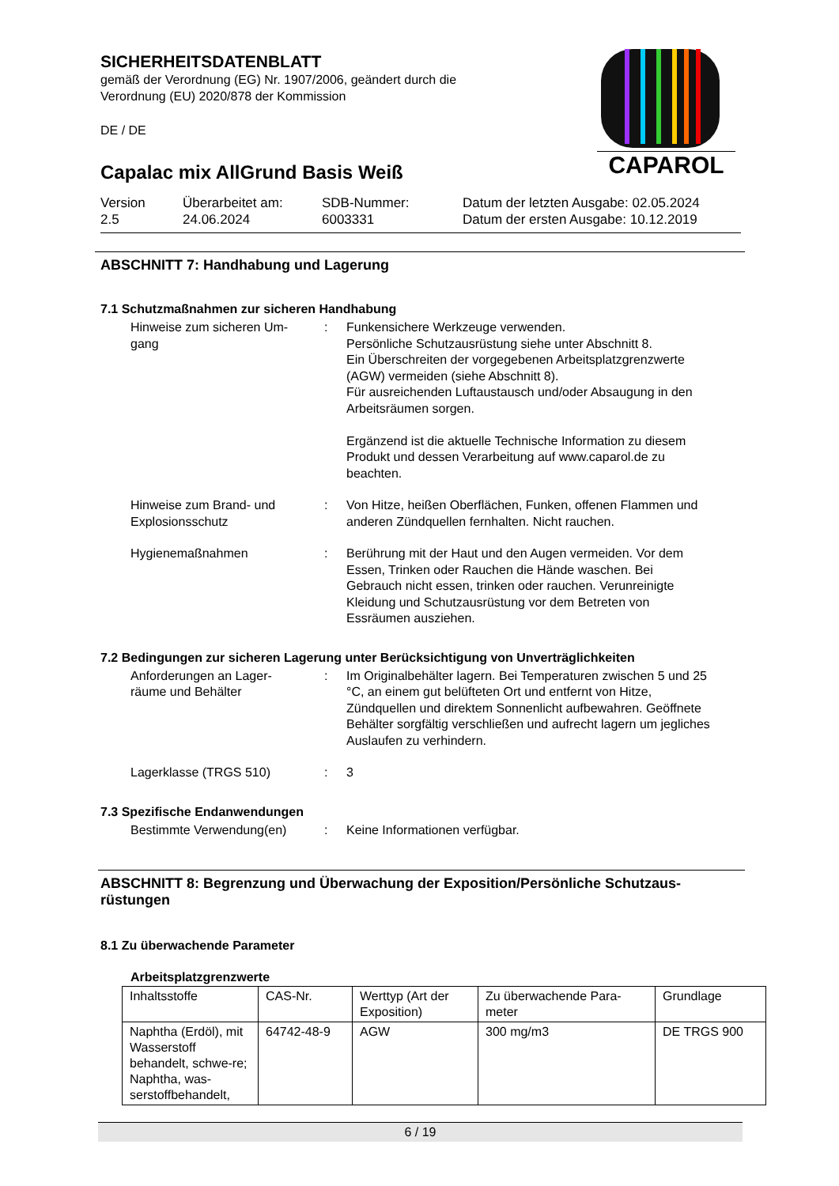SICHERHEITSDATENBLATT
gemäß der Verordnung (EG) Nr. 1907/2006, geändert durch die
Verordnung (EU) 2020/878 der Kommission
DE / DE
Capalac mix AllGrund Basis Weiß
Version
2.5
Überarbeitet am:
24.06.2024
SDB-Nummer:
6003331
Datum der letzten Ausgabe: 02.05.2024
Datum der ersten Ausgabe: 10.12.2019
CAPAROL
ABSCHNITT 7: Handhabung und Lagerung
7.1 Schutzmaßnahmen zur sicheren Handhabung
Hinweise zum sicheren Um-
gang
: Funkensichere Werkzeuge verwenden.
Persönliche Schutzausrüstung siehe unter Abschnitt 8.
Ein Überschreiten der vorgegebenen Arbeitsplatzgrenzwerte (AGW) vermeiden (siehe Abschnitt 8).
Für ausreichenden Luftaustausch und/oder Absaugung in den Arbeitsräumen sorgen.
Ergänzend ist die aktuelle Technische Information zu diesem Produkt und dessen Verarbeitung auf www.caparol.de zu beachten.
Hinweise zum Brand- und Explosionsschutz
: Von Hitze, heißen Oberflächen, Funken, offenen Flammen und anderen Zündquellen fernhalten. Nicht rauchen.
Hygienemaßnahmen : Berührung mit der Haut und den Augen vermeiden. Vor dem Essen, Trinken oder Rauchen die Hände waschen. Bei Gebrauch nicht essen, trinken oder rauchen. Verunreinigte Kleidung und Schutzausrüstung vor dem Betreten von Essräumen ausziehen.
7.2 Bedingungen zur sicheren Lagerung unter Berücksichtigung von Unverträglichkeiten
Anforderungen an Lager-
räume und Behälter
: Im Originalbehälter lagern. Bei Temperaturen zwischen 5 und 25 °C, an einem gut belüfteten Ort und entfernt von Hitze, Zündquellen und direktem Sonnenlicht aufbewahren. Geöffnete Behälter sorgfältig verschließen und aufrecht lagern um jegliches Auslaufen zu verhindern.
Lagerklasse (TRGS 510) : 3
7.3 Spezifische Endanwendungen
Bestimmte Verwendung(en) : Keine Informationen verfügbar.
ABSCHNITT 8: Begrenzung und Überwachung der Exposition/Persönliche Schutzaus-
rüstungen
8.1 Zu überwachende Parameter
Arbeitsplatzgrenzwerte
| Inhaltsstoffe | CAS-Nr. | Werttyp (Art der Exposition) | Zu überwachende Para- meter | Grundlage |
| --- | --- | --- | --- | --- |
| Naphtha (Erdöl), mit Wasserstoff behandelt, schwe-re; Naphtha, was-serstoffbehandelt, | 64742-48-9 | AGW | 300 mg/m3 | DE TRGS 900 |
6 / 19